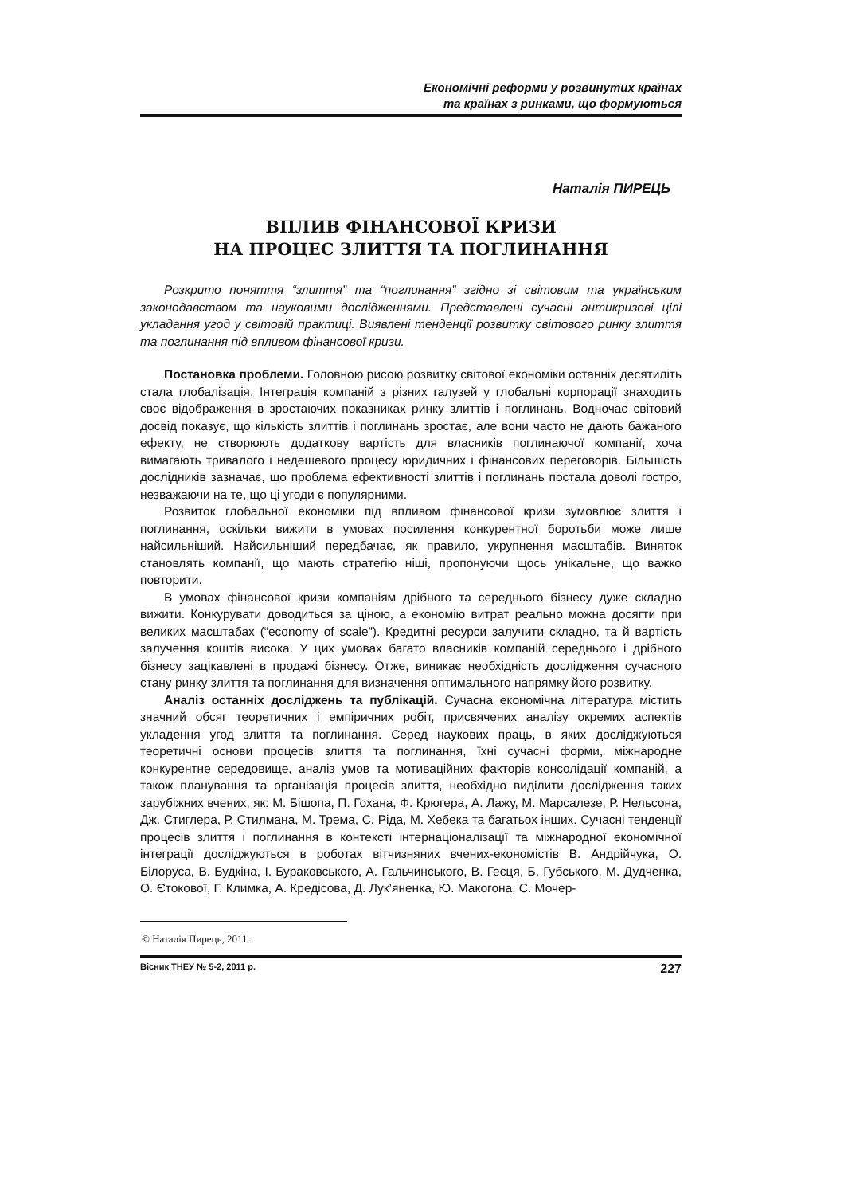Економічні реформи у розвинутих країнах
та країнах з ринками, що формуються
Наталія ПИРЕЦЬ
ВПЛИВ ФІНАНСОВОЇ КРИЗИ
НА ПРОЦЕС ЗЛИТТЯ ТА ПОГЛИНАННЯ
Розкрито поняття “злиття” та “поглинання” згідно зі світовим та українським законодавством та науковими дослідженнями. Представлені сучасні антикризові цілі укладання угод у світовій практиці. Виявлені тенденції розвитку світового ринку злиття та поглинання під впливом фінансової кризи.
Постановка проблеми. Головною рисою розвитку світової економіки останніх десятиліть стала глобалізація. Інтеграція компаній з різних галузей у глобальні корпорації знаходить своє відображення в зростаючих показниках ринку злиттів і поглинань. Водночас світовий досвід показує, що кількість злиттів і поглинань зростає, але вони часто не дають бажаного ефекту, не створюють додаткову вартість для власників поглинаючої компанії, хоча вимагають тривалого і недешевого процесу юридичних і фінансових переговорів. Більшість дослідників зазначає, що проблема ефективності злиттів і поглинань постала доволі гостро, незважаючи на те, що ці угоди є популярними.
Розвиток глобальної економіки під впливом фінансової кризи зумовлює злиття і поглинання, оскільки вижити в умовах посилення конкурентної боротьби може лише найсильніший. Найсильніший передбачає, як правило, укрупнення масштабів. Виняток становлять компанії, що мають стратегію ніші, пропонуючи щось унікальне, що важко повторити.
В умовах фінансової кризи компаніям дрібного та середнього бізнесу дуже складно вижити. Конкурувати доводиться за ціною, а економію витрат реально можна досягти при великих масштабах (“economy of scale”). Кредитні ресурси залучити складно, та й вартість залучення коштів висока. У цих умовах багато власників компаній середнього і дрібного бізнесу зацікавлені в продажі бізнесу. Отже, виникає необхідність дослідження сучасного стану ринку злиття та поглинання для визначення оптимального напрямку його розвитку.
Аналіз останніх досліджень та публікацій. Сучасна економічна література містить значний обсяг теоретичних і емпіричних робіт, присвячених аналізу окремих аспектів укладення угод злиття та поглинання. Серед наукових праць, в яких досліджуються теоретичні основи процесів злиття та поглинання, їхні сучасні форми, міжнародне конкурентне середовище, аналіз умов та мотиваційних факторів консолідації компаній, а також планування та організація процесів злиття, необхідно виділити дослідження таких зарубіжних вчених, як: М. Бішопа, П. Гохана, Ф. Крюгера, А. Лажу, М. Марсалезе, Р. Нельсона, Дж. Стиглера, Р. Стилмана, М. Трема, С. Ріда, М. Хебека та багатьох інших. Сучасні тенденції процесів злиття і поглинання в контексті інтернаціоналізації та міжнародної економічної інтеграції досліджуються в роботах вітчизняних вчених-економістів В. Андрійчука, О. Білоруса, В. Будкіна, І. Бураковського, А. Гальчинського, В. Геєця, Б. Губського, М. Дудченка, О. Єтокової, Г. Климка, А. Кредісова, Д. Лук’яненка, Ю. Макогона, С. Мочер-
© Наталія Пирець, 2011.
Вісник ТНЕУ № 5-2, 2011 р. 227